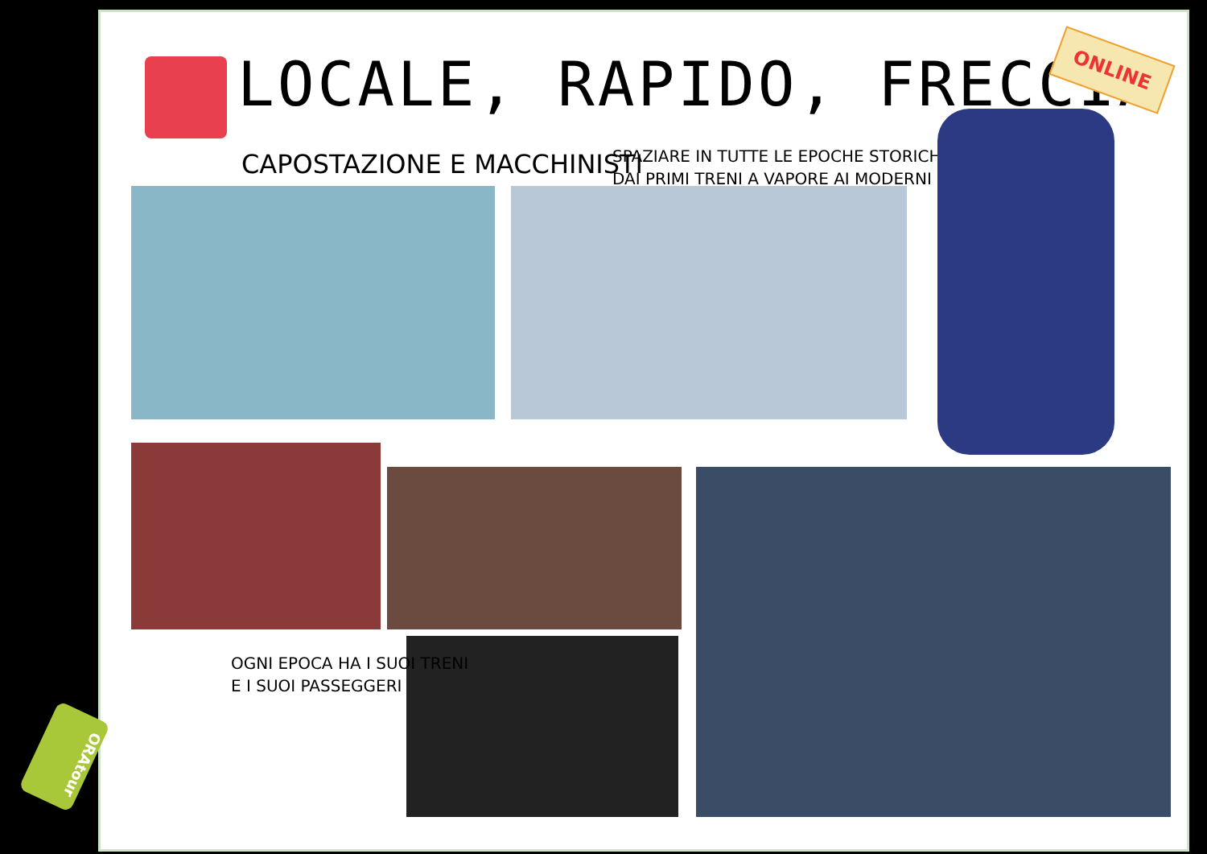LOCALE, RAPIDO, FRECCIA
CAPOSTAZIONE E MACCHINISTI
SPAZIARE IN TUTTE LE EPOCHE STORICHE
DAI PRIMI TRENI A VAPORE AI MODERNI
ONLINE
OGNI EPOCA HA I SUOI TRENI
E I SUOI PASSEGGERI
ORAtour